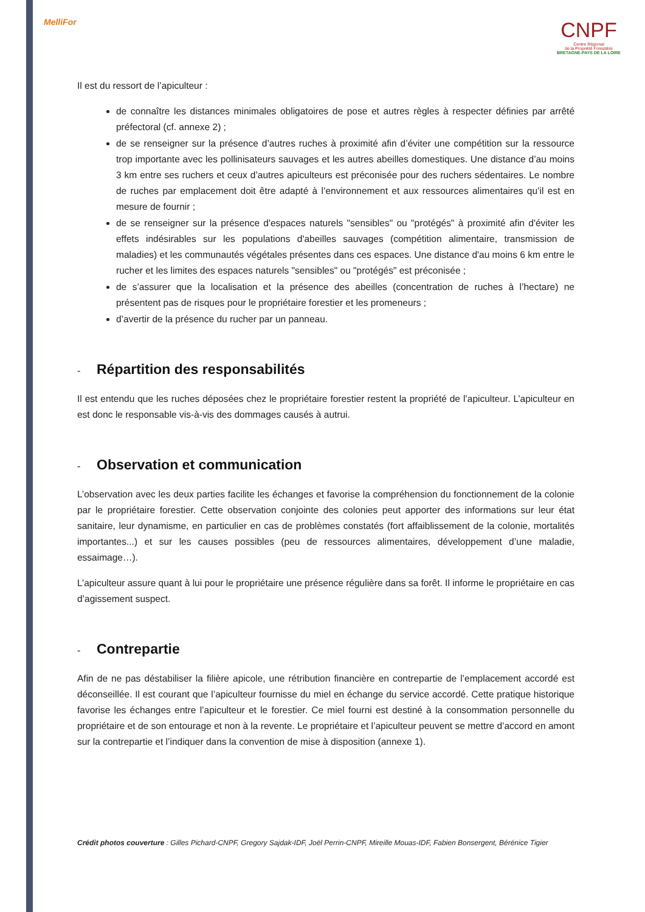MelliFor
CNPF
Centre Régional
de la Propriété Forestière
BRETAGNE-PAYS DE LA LOIRE
Il est du ressort de l’apiculteur :
de connaître les distances minimales obligatoires de pose et autres règles à respecter définies par arrêté préfectoral (cf. annexe 2) ;
de se renseigner sur la présence d’autres ruches à proximité afin d’éviter une compétition sur la ressource trop importante avec les pollinisateurs sauvages et les autres abeilles domestiques. Une distance d’au moins 3 km entre ses ruchers et ceux d’autres apiculteurs est préconisée pour des ruchers sédentaires. Le nombre de ruches par emplacement doit être adapté à l’environnement et aux ressources alimentaires qu’il est en mesure de fournir ;
de se renseigner sur la présence d'espaces naturels "sensibles" ou "protégés" à proximité afin d'éviter les effets indésirables sur les populations d'abeilles sauvages (compétition alimentaire, transmission de maladies) et les communautés végétales présentes dans ces espaces. Une distance d'au moins 6 km entre le rucher et les limites des espaces naturels "sensibles" ou "protégés" est préconisée ;
de s’assurer que la localisation et la présence des abeilles (concentration de ruches à l’hectare) ne présentent pas de risques pour le propriétaire forestier et les promeneurs ;
d’avertir de la présence du rucher par un panneau.
- Répartition des responsabilités
Il est entendu que les ruches déposées chez le propriétaire forestier restent la propriété de l’apiculteur. L’apiculteur en est donc le responsable vis-à-vis des dommages causés à autrui.
- Observation et communication
L’observation avec les deux parties facilite les échanges et favorise la compréhension du fonctionnement de la colonie par le propriétaire forestier. Cette observation conjointe des colonies peut apporter des informations sur leur état sanitaire, leur dynamisme, en particulier en cas de problèmes constatés (fort affaiblissement de la colonie, mortalités importantes...) et sur les causes possibles (peu de ressources alimentaires, développement d’une maladie, essaimage…).
L’apiculteur assure quant à lui pour le propriétaire une présence régulière dans sa forêt. Il informe le propriétaire en cas d’agissement suspect.
- Contrepartie
Afin de ne pas déstabiliser la filière apicole, une rétribution financière en contrepartie de l’emplacement accordé est déconseillée. Il est courant que l’apiculteur fournisse du miel en échange du service accordé. Cette pratique historique favorise les échanges entre l’apiculteur et le forestier. Ce miel fourni est destiné à la consommation personnelle du propriétaire et de son entourage et non à la revente. Le propriétaire et l’apiculteur peuvent se mettre d’accord en amont sur la contrepartie et l’indiquer dans la convention de mise à disposition (annexe 1).
Crédit photos couverture : Gilles Pichard-CNPF, Gregory Sajdak-IDF, Joël Perrin-CNPF, Mireille Mouas-IDF, Fabien Bonsergent, Bérénice Tigier